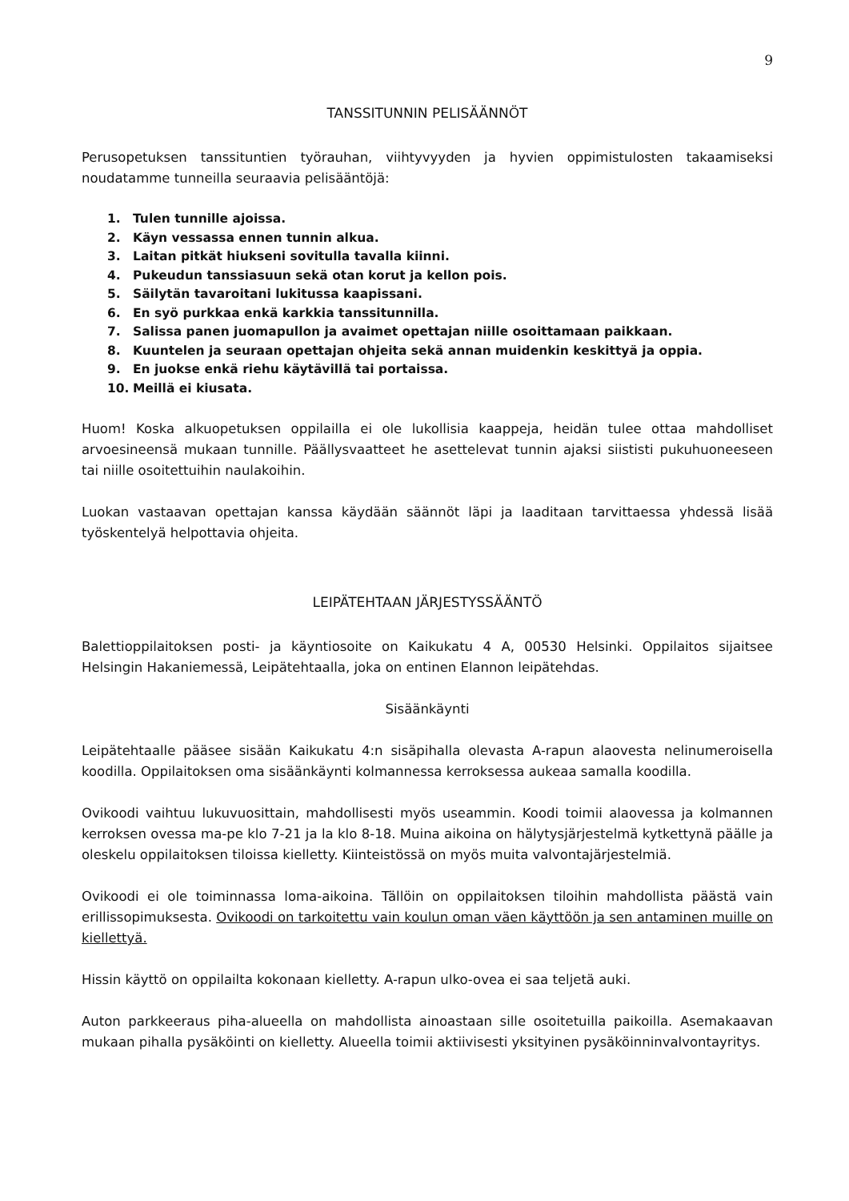9
TANSSITUNNIN PELISÄÄNNÖT
Perusopetuksen tanssituntien työrauhan, viihtyvyyden ja hyvien oppimistulosten takaamiseksi noudatamme tunneilla seuraavia pelisääntöjä:
1. Tulen tunnille ajoissa.
2. Käyn vessassa ennen tunnin alkua.
3. Laitan pitkät hiukseni sovitulla tavalla kiinni.
4. Pukeudun tanssiasuun sekä otan korut ja kellon pois.
5. Säilytän tavaroitani lukitussa kaapissani.
6. En syö purkkaa enkä karkkia tanssitunnilla.
7. Salissa panen juomapullon ja avaimet opettajan niille osoittamaan paikkaan.
8. Kuuntelen ja seuraan opettajan ohjeita sekä annan muidenkin keskittyä ja oppia.
9. En juokse enkä riehu käytävillä tai portaissa.
10. Meillä ei kiusata.
Huom! Koska alkuopetuksen oppilailla ei ole lukollisia kaappeja, heidän tulee ottaa mahdolliset arvoesineensä mukaan tunnille. Päällysvaatteet he asettelevat tunnin ajaksi siististi pukuhuoneeseen tai niille osoitettuihin naulakoihin.
Luokan vastaavan opettajan kanssa käydään säännöt läpi ja laaditaan tarvittaessa yhdessä lisää työskentelyä helpottavia ohjeita.
LEIPÄTEHTAAN JÄRJESTYSSÄÄNTÖ
Balettioppilaitoksen posti- ja käyntiosoite on Kaikukatu 4 A, 00530 Helsinki. Oppilaitos sijaitsee Helsingin Hakaniemessä, Leipätehtaalla, joka on entinen Elannon leipätehdas.
Sisäänkäynti
Leipätehtaalle pääsee sisään Kaikukatu 4:n sisäpihalla olevasta A-rapun alaovesta nelinumeroisella koodilla. Oppilaitoksen oma sisäänkäynti kolmannessa kerroksessa aukeaa samalla koodilla.
Ovikoodi vaihtuu lukuvuosittain, mahdollisesti myös useammin. Koodi toimii alaovessa ja kolmannen kerroksen ovessa ma-pe klo 7-21 ja la klo 8-18. Muina aikoina on hälytysjärjestelmä kytkettynä päälle ja oleskelu oppilaitoksen tiloissa kielletty. Kiinteistössä on myös muita valvontajärjestelmiä.
Ovikoodi ei ole toiminnassa loma-aikoina. Tällöin on oppilaitoksen tiloihin mahdollista päästä vain erillissopimuksesta. Ovikoodi on tarkoitettu vain koulun oman väen käyttöön ja sen antaminen muille on kiellettyä.
Hissin käyttö on oppilailta kokonaan kielletty. A-rapun ulko-ovea ei saa teljetä auki.
Auton parkkeeraus piha-alueella on mahdollista ainoastaan sille osoitetuilla paikoilla. Asemakaavan mukaan pihalla pysäköinti on kielletty. Alueella toimii aktiivisesti yksityinen pysäköinninvalvontayritys.